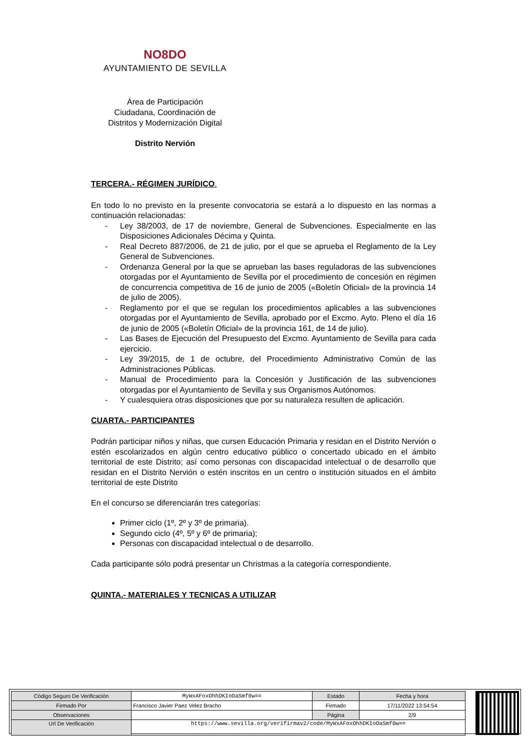NO8DO
AYUNTAMIENTO DE SEVILLA
Área de Participación
Ciudadana, Coordinación de
Distritos y Modernización Digital
Distrito Nervión
TERCERA.- RÉGIMEN JURÍDICO.
En todo lo no previsto en la presente convocatoria se estará a lo dispuesto en las normas a continuación relacionadas:
- Ley 38/2003, de 17 de noviembre, General de Subvenciones. Especialmente en las Disposiciones Adicionales Décima y Quinta.
- Real Decreto 887/2006, de 21 de julio, por el que se aprueba el Reglamento de la Ley General de Subvenciones.
- Ordenanza General por la que se aprueban las bases reguladoras de las subvenciones otorgadas por el Ayuntamiento de Sevilla por el procedimiento de concesión en régimen de concurrencia competitiva de 16 de junio de 2005 («Boletín Oficial» de la provincia 14 de julio de 2005).
- Reglamento por el que se regulan los procedimientos aplicables a las subvenciones otorgadas por el Ayuntamiento de Sevilla, aprobado por el Excmo. Ayto. Pleno el día 16 de junio de 2005 («Boletín Oficial» de la provincia 161, de 14 de julio).
- Las Bases de Ejecución del Presupuesto del Excmo. Ayuntamiento de Sevilla para cada ejercicio.
- Ley 39/2015, de 1 de octubre, del Procedimiento Administrativo Común de las Administraciones Públicas.
- Manual de Procedimiento para la Concesión y Justificación de las subvenciones otorgadas por el Ayuntamiento de Sevilla y sus Organismos Autónomos.
- Y cualesquiera otras disposiciones que por su naturaleza resulten de aplicación.
CUARTA.- PARTICIPANTES
Podrán participar niños y niñas, que cursen Educación Primaria y residan en el Distrito Nervión o estén escolarizados en algún centro educativo público o concertado ubicado en el ámbito territorial de este Distrito; así como personas con discapacidad intelectual o de desarrollo que residan en el Distrito Nervión o estén inscritos en un centro o institución situados en el ámbito territorial de este Distrito
En el concurso se diferenciarán tres categorías:
Primer ciclo (1º, 2º y 3º de primaria).
Segundo ciclo (4º, 5º y 6º de primaria);
Personas con discapacidad intelectual o de desarrollo.
Cada participante sólo podrá presentar un Christmas a la categoría correspondiente.
QUINTA.- MATERIALES Y TECNICAS A UTILIZAR
| Código Seguro De Verificación | MyWxAFoxOhhDKIoOaSmf0w== | Estado | Fecha y hora |
| Firmado Por | Francisco Javier Paez Velez Bracho | Firmado | 17/11/2022 13:54:54 |
| Observaciones | | Página | 2/9 |
| Url De Verificación | https://www.sevilla.org/verifirmav2/code/MyWxAFoxOhhDKIoOaSmf0w== | | |